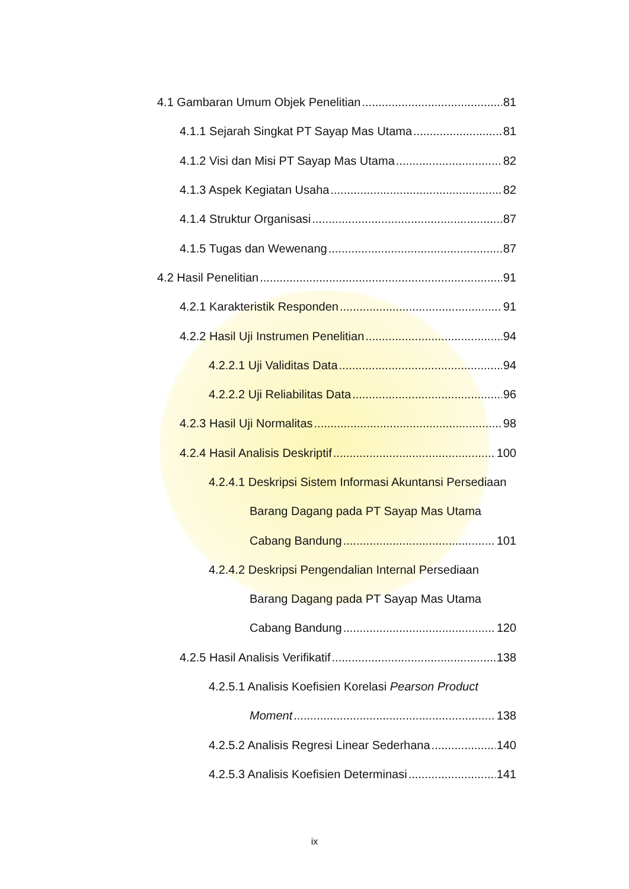4.1 Gambaran Umum Objek Penelitian 81
4.1.1 Sejarah Singkat PT Sayap Mas Utama 81
4.1.2 Visi dan Misi PT Sayap Mas Utama 82
4.1.3 Aspek Kegiatan Usaha 82
4.1.4 Struktur Organisasi 87
4.1.5 Tugas dan Wewenang 87
4.2 Hasil Penelitian 91
4.2.1 Karakteristik Responden 91
4.2.2 Hasil Uji Instrumen Penelitian 94
4.2.2.1 Uji Validitas Data 94
4.2.2.2 Uji Reliabilitas Data 96
4.2.3 Hasil Uji Normalitas 98
4.2.4 Hasil Analisis Deskriptif 100
4.2.4.1 Deskripsi Sistem Informasi Akuntansi Persediaan
Barang Dagang pada PT Sayap Mas Utama
Cabang Bandung 101
4.2.4.2 Deskripsi Pengendalian Internal Persediaan
Barang Dagang pada PT Sayap Mas Utama
Cabang Bandung 120
4.2.5 Hasil Analisis Verifikatif 138
4.2.5.1 Analisis Koefisien Korelasi Pearson Product
Moment 138
4.2.5.2 Analisis Regresi Linear Sederhana 140
4.2.5.3 Analisis Koefisien Determinasi 141
ix